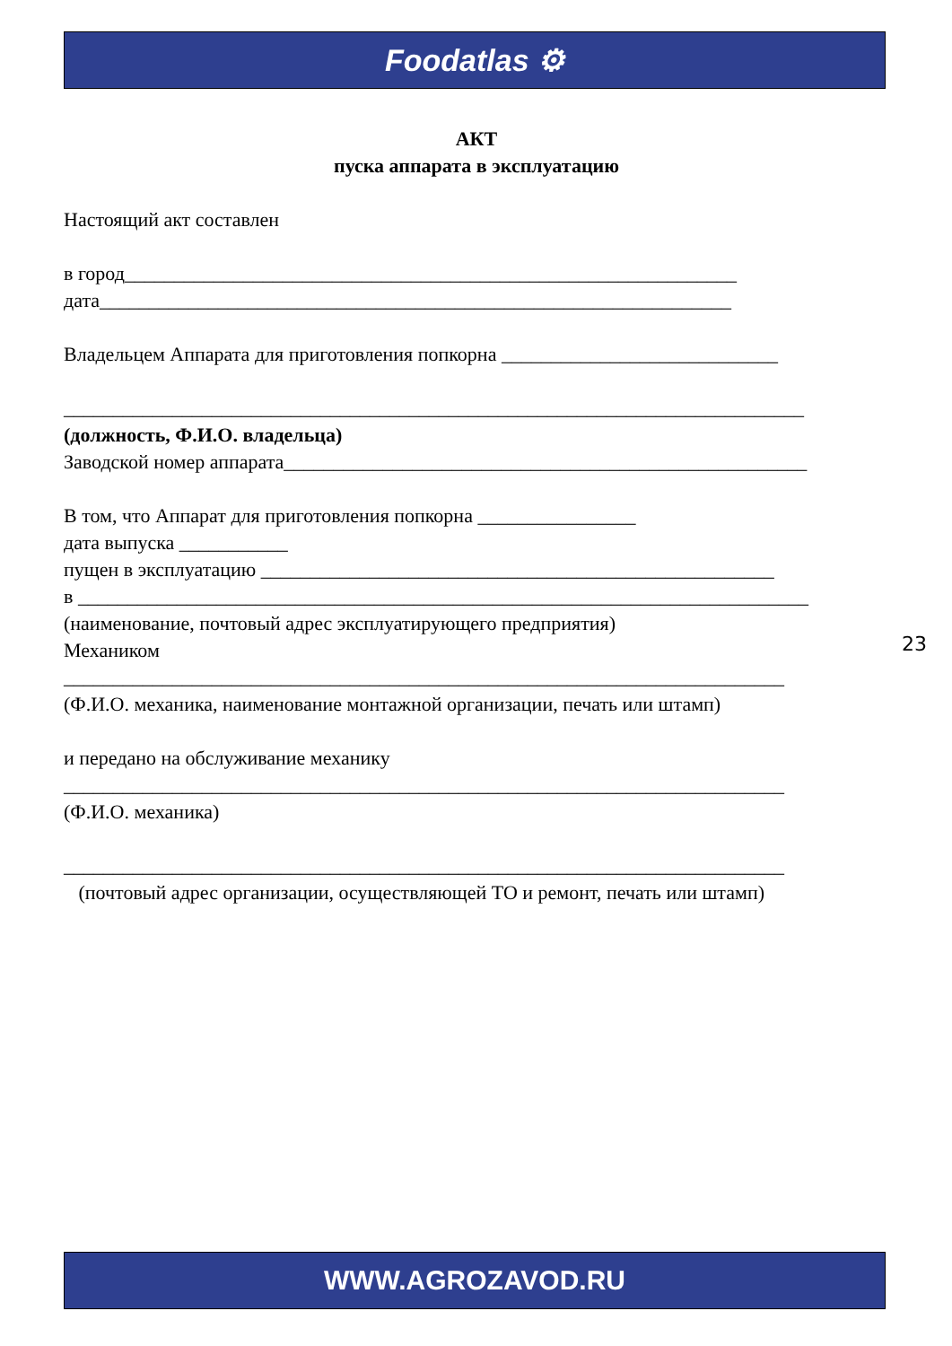Foodatlas ⚙
АКТ
пуска аппарата в эксплуатацию
Настоящий акт составлен
в город______________________________________________________________
дата________________________________________________________________
Владельцем Аппарата для приготовления попкорна ____________________________
___________________________________________________________________________
(должность, Ф.И.О. владельца)
Заводской номер аппарата_____________________________________________________
В том, что Аппарат для приготовления попкорна ________________
дата выпуска ___________
пущен в эксплуатацию ____________________________________________________
в __________________________________________________________________________
(наименование, почтовый адрес эксплуатирующего предприятия)
Механиком
_________________________________________________________________________
(Ф.И.О. механика, наименование монтажной организации, печать или штамп)
и передано на обслуживание механику
_________________________________________________________________________
(Ф.И.О. механика)
_________________________________________________________________________
(почтовый адрес организации, осуществляющей ТО и ремонт, печать или штамп)
23
WWW.AGROZAVOD.RU